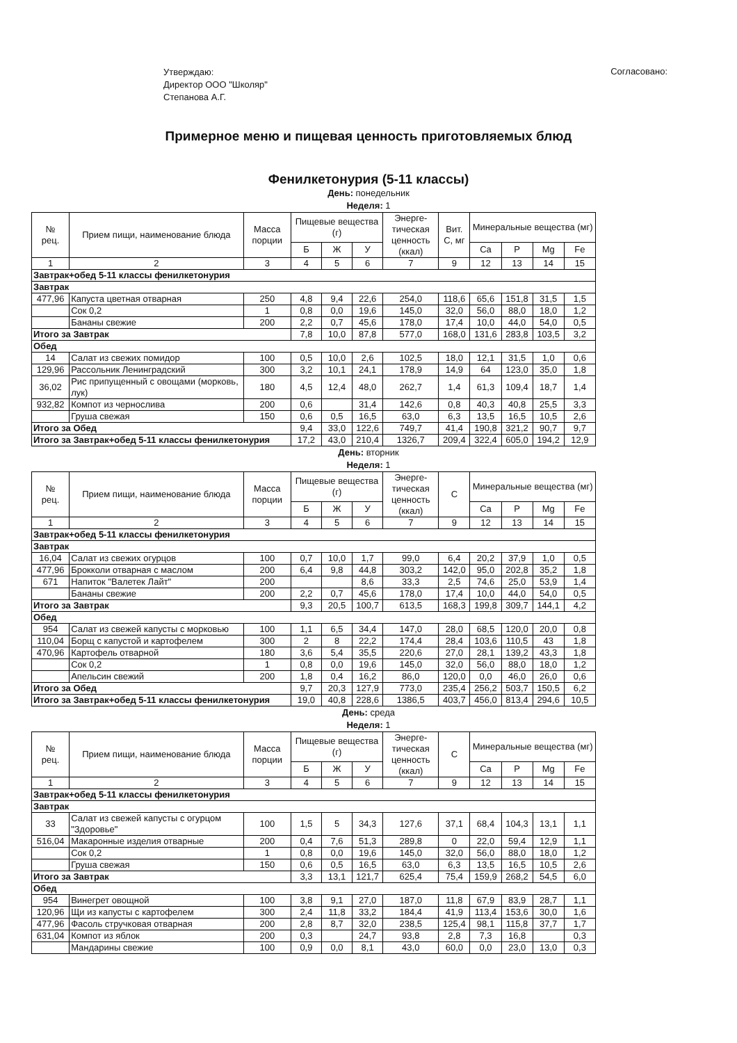Утверждаю:
Директор ООО "Школяр"
Степанова А.Г.
Согласовано:
Примерное меню и пищевая ценность приготовляемых блюд
Фенилкетонурия (5-11 классы)
День: понедельник
Неделя: 1
| № рец. | Прием пищи, наименование блюда | Масса порции | Пищевые вещества (г) | | | Энерге-тическая ценность (ккал) | Вит. С, мг | Минеральные вещества (мг) | | | |
| --- | --- | --- | --- | --- | --- | --- | --- | --- | --- | --- | --- |
| | | | Б | Ж | У | | | Ca | P | Mg | Fe |
| 1 | 2 | 3 | 4 | 5 | 6 | 7 | 9 | 12 | 13 | 14 | 15 |
| Завтрак+обед 5-11 классы фенилкетонурия | | | | | | | | | | | |
| Завтрак | | | | | | | | | | | |
| 477,96 | Капуста цветная отварная | 250 | 4,8 | 9,4 | 22,6 | 254,0 | 118,6 | 65,6 | 151,8 | 31,5 | 1,5 |
| | Сок 0,2 | 1 | 0,8 | 0,0 | 19,6 | 145,0 | 32,0 | 56,0 | 88,0 | 18,0 | 1,2 |
| | Бананы свежие | 200 | 2,2 | 0,7 | 45,6 | 178,0 | 17,4 | 10,0 | 44,0 | 54,0 | 0,5 |
| Итого за Завтрак | | | 7,8 | 10,0 | 87,8 | 577,0 | 168,0 | 131,6 | 283,8 | 103,5 | 3,2 |
| Обед | | | | | | | | | | | |
| 14 | Салат из свежих помидор | 100 | 0,5 | 10,0 | 2,6 | 102,5 | 18,0 | 12,1 | 31,5 | 1,0 | 0,6 |
| 129,96 | Рассольник Ленинградский | 300 | 3,2 | 10,1 | 24,1 | 178,9 | 14,9 | 64 | 123,0 | 35,0 | 1,8 |
| 36,02 | Рис припущенный с овощами (морковь, лук) | 180 | 4,5 | 12,4 | 48,0 | 262,7 | 1,4 | 61,3 | 109,4 | 18,7 | 1,4 |
| 932,82 | Компот из чернослива | 200 | 0,6 | | 31,4 | 142,6 | 0,8 | 40,3 | 40,8 | 25,5 | 3,3 |
| | Груша свежая | 150 | 0,6 | 0,5 | 16,5 | 63,0 | 6,3 | 13,5 | 16,5 | 10,5 | 2,6 |
| Итого за Обед | | | 9,4 | 33,0 | 122,6 | 749,7 | 41,4 | 190,8 | 321,2 | 90,7 | 9,7 |
| Итого за Завтрак+обед 5-11 классы фенилкетонурия | | | 17,2 | 43,0 | 210,4 | 1326,7 | 209,4 | 322,4 | 605,0 | 194,2 | 12,9 |
День: вторник
Неделя: 1
| № рец. | Прием пищи, наименование блюда | Масса порции | Пищевые вещества (г) | | | Энерге-тическая ценность (ккал) | С | Минеральные вещества (мг) | | | |
| --- | --- | --- | --- | --- | --- | --- | --- | --- | --- | --- | --- |
| | | | Б | Ж | У | | | Ca | P | Mg | Fe |
| 1 | 2 | 3 | 4 | 5 | 6 | 7 | 9 | 12 | 13 | 14 | 15 |
| Завтрак+обед 5-11 классы фенилкетонурия | | | | | | | | | | | |
| Завтрак | | | | | | | | | | | |
| 16,04 | Салат из свежих огурцов | 100 | 0,7 | 10,0 | 1,7 | 99,0 | 6,4 | 20,2 | 37,9 | 1,0 | 0,5 |
| 477,96 | Брокколи отварная с маслом | 200 | 6,4 | 9,8 | 44,8 | 303,2 | 142,0 | 95,0 | 202,8 | 35,2 | 1,8 |
| 671 | Напиток "Валетек Лайт" | 200 | | | 8,6 | 33,3 | 2,5 | 74,6 | 25,0 | 53,9 | 1,4 |
| | Бананы свежие | 200 | 2,2 | 0,7 | 45,6 | 178,0 | 17,4 | 10,0 | 44,0 | 54,0 | 0,5 |
| Итого за Завтрак | | | 9,3 | 20,5 | 100,7 | 613,5 | 168,3 | 199,8 | 309,7 | 144,1 | 4,2 |
| Обед | | | | | | | | | | | |
| 954 | Салат из свежей капусты с морковью | 100 | 1,1 | 6,5 | 34,4 | 147,0 | 28,0 | 68,5 | 120,0 | 20,0 | 0,8 |
| 110,04 | Борщ с капустой и картофелем | 300 | 2 | 8 | 22,2 | 174,4 | 28,4 | 103,6 | 110,5 | 43 | 1,8 |
| 470,96 | Картофель отварной | 180 | 3,6 | 5,4 | 35,5 | 220,6 | 27,0 | 28,1 | 139,2 | 43,3 | 1,8 |
| | Сок 0,2 | 1 | 0,8 | 0,0 | 19,6 | 145,0 | 32,0 | 56,0 | 88,0 | 18,0 | 1,2 |
| | Апельсин свежий | 200 | 1,8 | 0,4 | 16,2 | 86,0 | 120,0 | 0,0 | 46,0 | 26,0 | 0,6 |
| Итого за Обед | | | 9,7 | 20,3 | 127,9 | 773,0 | 235,4 | 256,2 | 503,7 | 150,5 | 6,2 |
| Итого за Завтрак+обед 5-11 классы фенилкетонурия | | | 19,0 | 40,8 | 228,6 | 1386,5 | 403,7 | 456,0 | 813,4 | 294,6 | 10,5 |
День: среда
Неделя: 1
| № рец. | Прием пищи, наименование блюда | Масса порции | Пищевые вещества (г) | | | Энерге-тическая ценность (ккал) | С | Минеральные вещества (мг) | | | |
| --- | --- | --- | --- | --- | --- | --- | --- | --- | --- | --- | --- |
| | | | Б | Ж | У | | | Ca | P | Mg | Fe |
| 1 | 2 | 3 | 4 | 5 | 6 | 7 | 9 | 12 | 13 | 14 | 15 |
| Завтрак+обед 5-11 классы фенилкетонурия | | | | | | | | | | | |
| Завтрак | | | | | | | | | | | |
| 33 | Салат из свежей капусты с огурцом "Здоровье" | 100 | 1,5 | 5 | 34,3 | 127,6 | 37,1 | 68,4 | 104,3 | 13,1 | 1,1 |
| 516,04 | Макаронные изделия отварные | 200 | 0,4 | 7,6 | 51,3 | 289,8 | 0 | 22,0 | 59,4 | 12,9 | 1,1 |
| | Сок 0,2 | 1 | 0,8 | 0,0 | 19,6 | 145,0 | 32,0 | 56,0 | 88,0 | 18,0 | 1,2 |
| | Груша свежая | 150 | 0,6 | 0,5 | 16,5 | 63,0 | 6,3 | 13,5 | 16,5 | 10,5 | 2,6 |
| Итого за Завтрак | | | 3,3 | 13,1 | 121,7 | 625,4 | 75,4 | 159,9 | 268,2 | 54,5 | 6,0 |
| Обед | | | | | | | | | | | |
| 954 | Винегрет овощной | 100 | 3,8 | 9,1 | 27,0 | 187,0 | 11,8 | 67,9 | 83,9 | 28,7 | 1,1 |
| 120,96 | Щи из капусты с картофелем | 300 | 2,4 | 11,8 | 33,2 | 184,4 | 41,9 | 113,4 | 153,6 | 30,0 | 1,6 |
| 477,96 | Фасоль стручковая отварная | 200 | 2,8 | 8,7 | 32,0 | 238,5 | 125,4 | 98,1 | 115,8 | 37,7 | 1,7 |
| 631,04 | Компот из яблок | 200 | 0,3 | | 24,7 | 93,8 | 2,8 | 7,3 | 16,8 | | 0,3 |
| | Мандарины свежие | 100 | 0,9 | 0,0 | 8,1 | 43,0 | 60,0 | 0,0 | 23,0 | 13,0 | 0,3 |